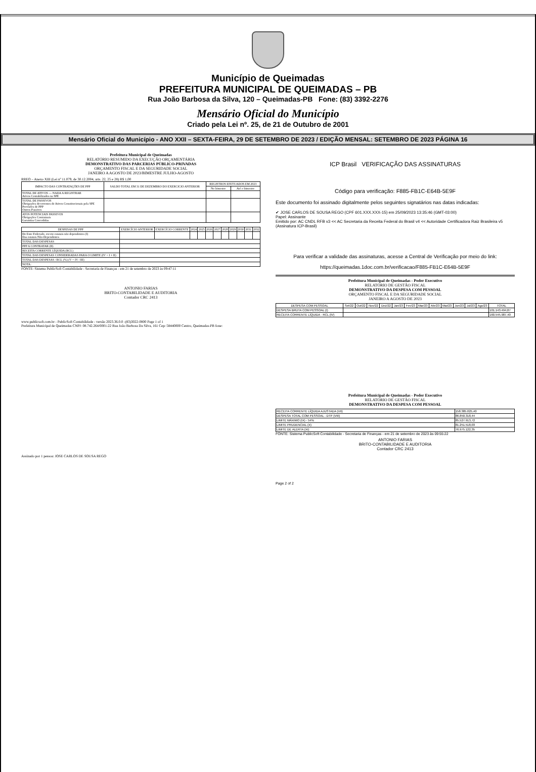Município de Queimadas
PREFEITURA MUNICIPAL DE QUEIMADAS – PB
Rua João Barbosa da Silva, 120 – Queimadas-PB Fone: (83) 3392-2276
Mensário Oficial do Município
Criado pela Lei nº. 25, de 21 de Outubro de 2001
Mensário Oficial do Município - ANO XXII – SEXTA-FEIRA, 29 DE SETEMBRO DE 2023 / EDIÇÃO MENSAL: SETEMBRO DE 2023 PÁGINA 16
Prefeitura Municipal de Queimadas
RELATÓRIO RESUMIDO DA EXECUÇÃO ORÇAMENTÁRIA
DEMONSTRATIVO DAS PARCERIAS PÚBLICO-PRIVADAS
ORÇAMENTO FISCAL E DA SEGURIDADE SOCIAL
JANEIRO A AGOSTO DE 2023/BIMESTRE JULHO-AGOSTO
RREO – Anexo XIII (Lei nº 11.079, de 30.12.2004, arts. 22, 25 e 28) R$ 1,00
| IMPACTO DAS CONTRATAÇÕES DE PPP | SALDO TOTAL EM 31 DE DEZEMBRO DO EXERCICIO ANTERIOR | REGISTROS EFETUADOS EM 2023 | |
| --- | --- | --- | --- |
| | | No bimestre | Até o bimestre |
| TOTAL DE ATIVOS — NADA A REGISTRAR Ativos Contabilizados na SPE | | | |
| TOTAL DE PASSIVOS Obrigações decorrentes de Ativos Constitucionais pela SPE Provisões de PPP Outros Passivos | | | |
| ATOS POTENCIAIS PASSIVOS Obrigações Contratuais Garantias Concedidas | | | |
| DESPESAS DE PPP | EXERCÍCIO ANTERIOR | EXERCÍCIO CORRENTE | 2024 | 2025 | 2026 | 2027 | 2028 | 2029 | 2030 | 2031 | 2032 |
| --- | --- | --- | --- | --- | --- | --- | --- | --- | --- | --- | --- |
| Do Ente Federado, exceto estatais não dependentes (I) Das estatais Não-Dependentes | | | | | | | | | | | |
| TOTAL DAS DESPESAS | | | | | | | | | | | |
| PPP A CONTRATAR (II) | | | | | | | | | | | |
| RECEITA CORRENTE LÍQUIDA (RCL) | | | | | | | | | | | |
| TOTAL DAS DESPESAS CONSIDERADAS PARA O LIMITE (IV = I + II) | | | | | | | | | | | |
| TOTAL DAS DESPESAS / RCL (%) (V = IV / III) | | | | | | | | | | | |
| NOTA: | | | | | | | | | | | |
FONTE: Sistema PublicSoft Contabilidade - Secretaria de Finanças - em 21 de setembro de 2023 às 09:47:11
ANTONIO FARIAS
BRITO-CONTABILIDADE E AUDITORIA
Contador CRC 2413
www.publicsoft.com.br - PublicSoft Contabilidade - versão 2023.36.0.0 -(83)3022-0800 Page 1 of 1
Prefeitura Municipal de Queimadas CNPJ: 08.742.264/0001-22 Rua João Barbosa Da Silva, 161 Cep: 58440000 Centro, Queimadas-PB fone:
Assinado por 1 pessoa: JOSE CARLOS DE SOUSA REGO
ICP Brasil VERIFICAÇÃO DAS ASSINATURAS
Código para verificação: F885-FB1C-E64B-5E9F
Este documento foi assinado digitalmente pelos seguintes signatários nas datas indicadas:
✔ JOSE CARLOS DE SOUSA REGO (CPF 601.XXX.XXX-15) em 25/09/2023 13:35:46 (GMT-03:00)
Papel: Assinante
Emitido por: AC CNDL RFB v3 << AC Secretaria da Receita Federal do Brasil v4 << Autoridade Certificadora Raiz Brasileira v5 (Assinatura ICP-Brasil)
Para verificar a validade das assinaturas, acesse a Central de Verificação por meio do link:
https://queimadas.1doc.com.br/verificacao/F885-FB1C-E64B-5E9F
Prefeitura Municipal de Queimadas - Poder Executivo
RELATÓRIO DE GESTÃO FISCAL
DEMONSTRATIVO DA DESPESA COM PESSOAL
ORÇAMENTO FISCAL E DA SEGURIDADE SOCIAL
JANEIRO A AGOSTO DE 2023
| DESPESA COM PESSOAL | Set/22 | Out/22 | Nov/22 | Dez/22 | Jan/23 | Fev/23 | Mar/23 | Abr/23 | Mai/23 | Jun/23 | Jul/23 | Ago/23 | TOTAL |
| --- | --- | --- | --- | --- | --- | --- | --- | --- | --- | --- | --- | --- | --- |
| DESPESA BRUTA COM PESSOAL (I) | | | | | | | | | | | | | 101.143.494,87 |
| RECEITA CORRENTE LÍQUIDA - RCL (IV) | | | | | | | | | | | | | 160.545.987,40 |
Prefeitura Municipal de Queimadas - Poder Executivo
RELATÓRIO DE GESTÃO FISCAL
DEMONSTRATIVO DA DESPESA COM PESSOAL
| RECEITA CORRENTE LÍQUIDA AJUSTADA (VII) | 158.385.025,40 |
| DESPESA TOTAL COM PESSOAL - DTP (VIII) | 86.850.318,44 |
| LIMITE MÁXIMO (IX) - 54% | 85.527.913,72 |
| LIMITE PRUDENCIAL (X) | 81.251.518,03 |
| LIMITE DE ALERTA (XI) | 76.975.122,35 |
FONTE: Sistema PublicSoft Contabilidade - Secretaria de Finanças - em 21 de setembro de 2023 às 09:55:22
ANTONIO FARIAS
BRITO-CONTABILIDADE E AUDITORIA
Contador CRC 2413
Page 2 of 2